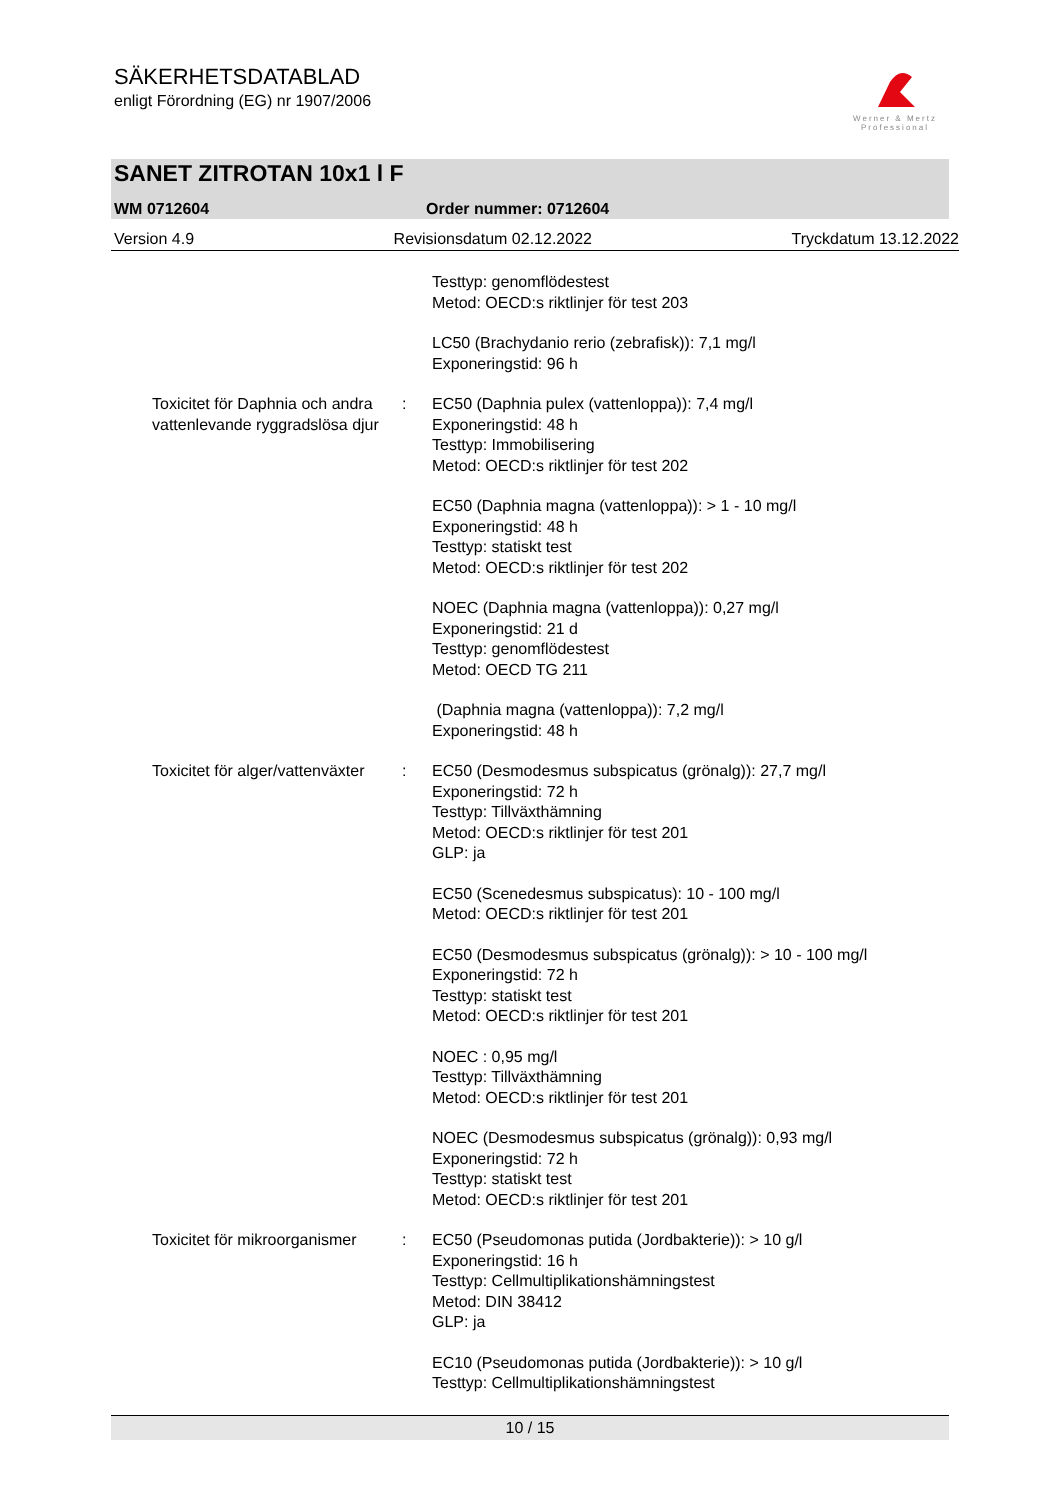SÄKERHETSDATABLAD
enligt Förordning (EG) nr 1907/2006
Werner & Mertz
Professional
SANET ZITROTAN 10x1 l F
WM 0712604 Order nummer: 0712604
Version 4.9 Revisionsdatum 02.12.2022 Tryckdatum 13.12.2022
Testtyp: genomflödestest
Metod: OECD:s riktlinjer för test 203
LC50 (Brachydanio rerio (zebrafisk)): 7,1 mg/l
Exponeringstid: 96 h
Toxicitet för Daphnia och andra vattenlevande ryggradslösa djur
: EC50 (Daphnia pulex (vattenloppa)): 7,4 mg/l
Exponeringstid: 48 h
Testtyp: Immobilisering
Metod: OECD:s riktlinjer för test 202
EC50 (Daphnia magna (vattenloppa)): > 1 - 10 mg/l
Exponeringstid: 48 h
Testtyp: statiskt test
Metod: OECD:s riktlinjer för test 202
NOEC (Daphnia magna (vattenloppa)): 0,27 mg/l
Exponeringstid: 21 d
Testtyp: genomflödestest
Metod: OECD TG 211
(Daphnia magna (vattenloppa)): 7,2 mg/l
Exponeringstid: 48 h
Toxicitet för alger/vattenväxter
: EC50 (Desmodesmus subspicatus (grönalg)): 27,7 mg/l
Exponeringstid: 72 h
Testtyp: Tillväxthämning
Metod: OECD:s riktlinjer för test 201
GLP: ja
EC50 (Scenedesmus subspicatus): 10 - 100 mg/l
Metod: OECD:s riktlinjer för test 201
EC50 (Desmodesmus subspicatus (grönalg)): > 10 - 100 mg/l
Exponeringstid: 72 h
Testtyp: statiskt test
Metod: OECD:s riktlinjer för test 201
NOEC : 0,95 mg/l
Testtyp: Tillväxthämning
Metod: OECD:s riktlinjer för test 201
NOEC (Desmodesmus subspicatus (grönalg)): 0,93 mg/l
Exponeringstid: 72 h
Testtyp: statiskt test
Metod: OECD:s riktlinjer för test 201
Toxicitet för mikroorganismer
: EC50 (Pseudomonas putida (Jordbakterie)): > 10 g/l
Exponeringstid: 16 h
Testtyp: Cellmultiplikationshämningstest
Metod: DIN 38412
GLP: ja
EC10 (Pseudomonas putida (Jordbakterie)): > 10 g/l
Testtyp: Cellmultiplikationshämningstest
10 / 15